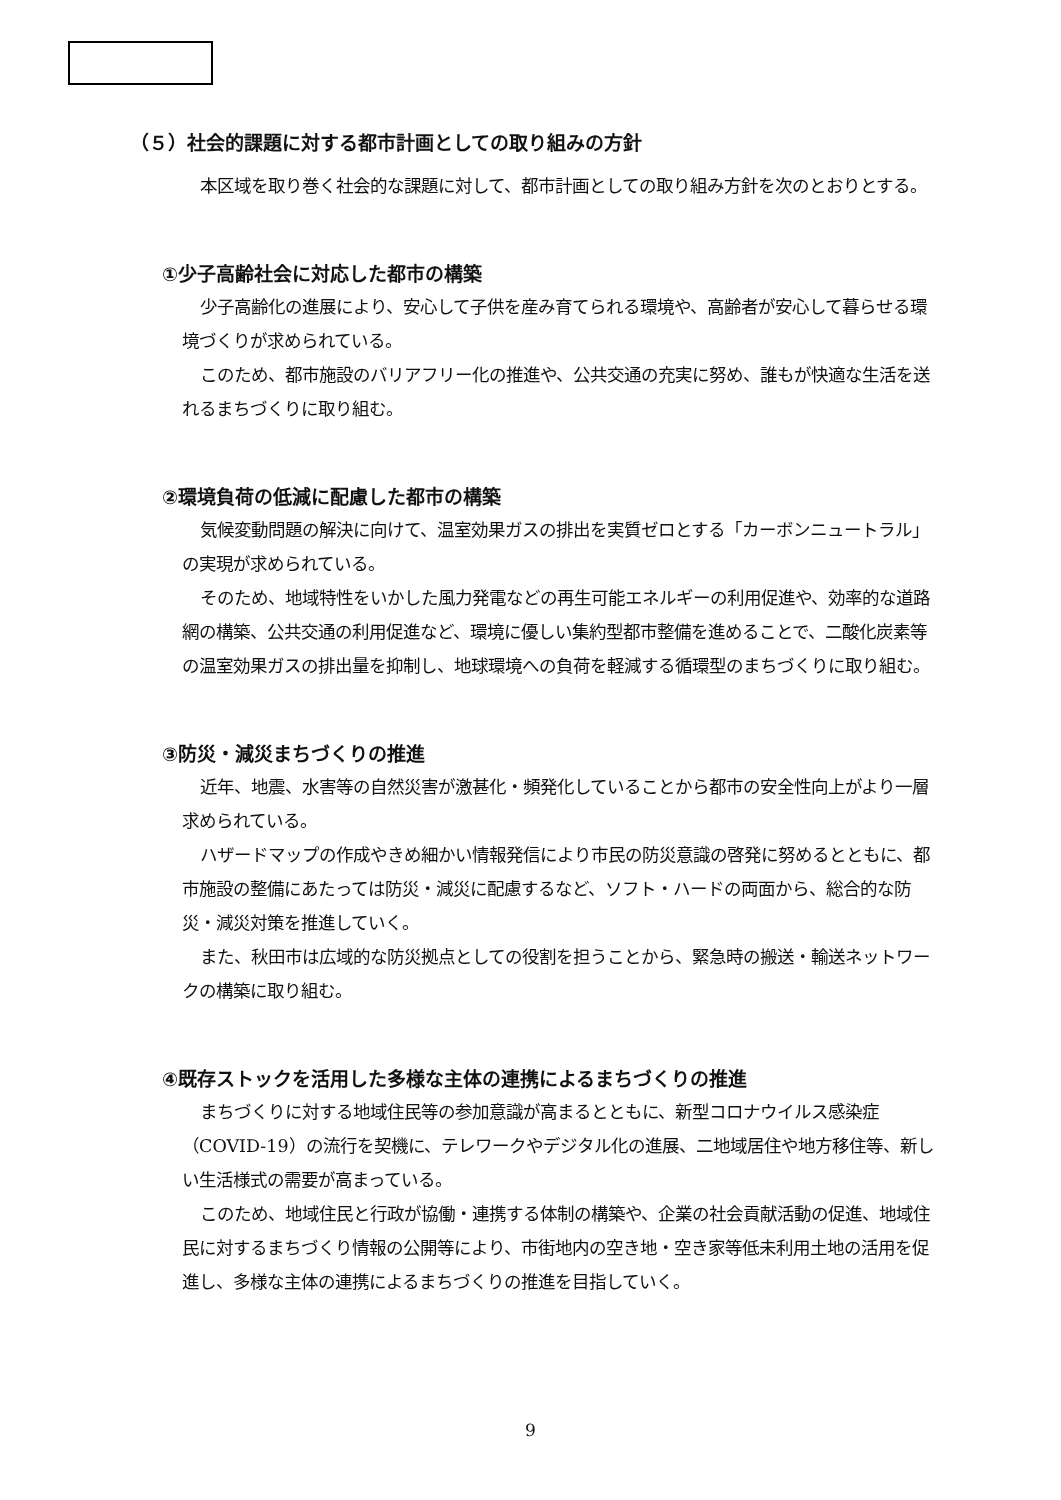（５）社会的課題に対する都市計画としての取り組みの方針
本区域を取り巻く社会的な課題に対して、都市計画としての取り組み方針を次のとおりとする。
①少子高齢社会に対応した都市の構築
少子高齢化の進展により、安心して子供を産み育てられる環境や、高齢者が安心して暮らせる環境づくりが求められている。
このため、都市施設のバリアフリー化の推進や、公共交通の充実に努め、誰もが快適な生活を送れるまちづくりに取り組む。
②環境負荷の低減に配慮した都市の構築
気候変動問題の解決に向けて、温室効果ガスの排出を実質ゼロとする「カーボンニュートラル」の実現が求められている。
そのため、地域特性をいかした風力発電などの再生可能エネルギーの利用促進や、効率的な道路網の構築、公共交通の利用促進など、環境に優しい集約型都市整備を進めることで、二酸化炭素等の温室効果ガスの排出量を抑制し、地球環境への負荷を軽減する循環型のまちづくりに取り組む。
③防災・減災まちづくりの推進
近年、地震、水害等の自然災害が激甚化・頻発化していることから都市の安全性向上がより一層求められている。
ハザードマップの作成やきめ細かい情報発信により市民の防災意識の啓発に努めるとともに、都市施設の整備にあたっては防災・減災に配慮するなど、ソフト・ハードの両面から、総合的な防災・減災対策を推進していく。
また、秋田市は広域的な防災拠点としての役割を担うことから、緊急時の搬送・輸送ネットワークの構築に取り組む。
④既存ストックを活用した多様な主体の連携によるまちづくりの推進
まちづくりに対する地域住民等の参加意識が高まるとともに、新型コロナウイルス感染症（COVID-19）の流行を契機に、テレワークやデジタル化の進展、二地域居住や地方移住等、新しい生活様式の需要が高まっている。
このため、地域住民と行政が協働・連携する体制の構築や、企業の社会貢献活動の促進、地域住民に対するまちづくり情報の公開等により、市街地内の空き地・空き家等低未利用土地の活用を促進し、多様な主体の連携によるまちづくりの推進を目指していく。
9